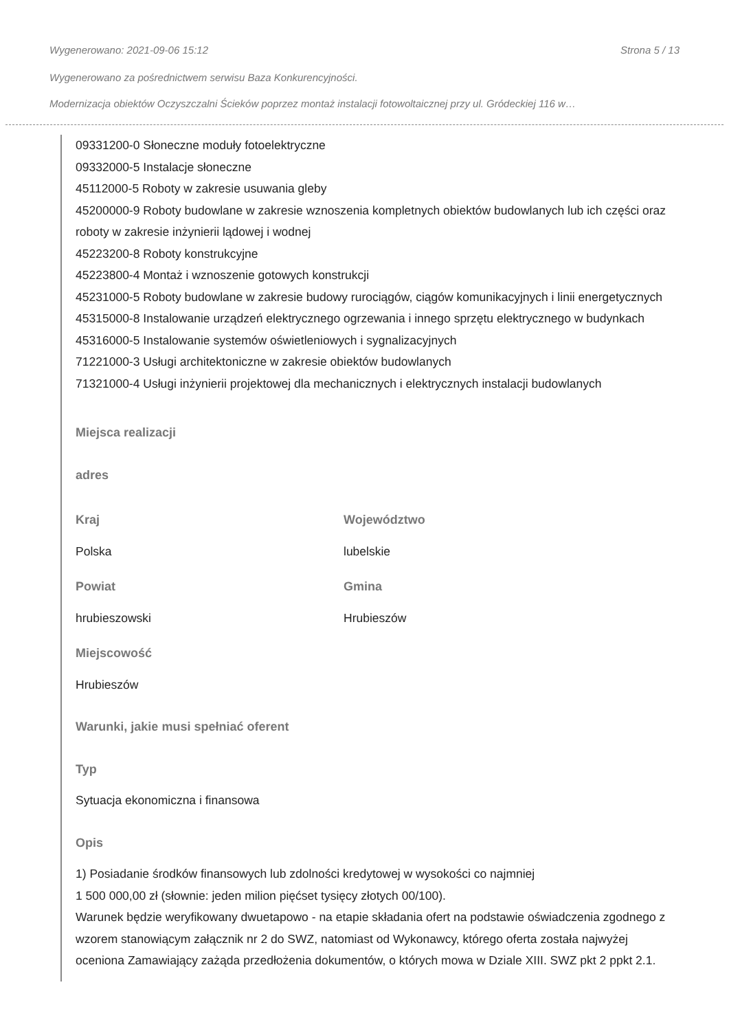Wygenerowano: 2021-09-06 15:12 Strona 5 / 13
Wygenerowano za pośrednictwem serwisu Baza Konkurencyjności.
Modernizacja obiektów Oczyszczalni Ścieków poprzez montaż instalacji fotowoltaicznej przy ul. Gródeckiej 116 w…
09331200-0 Słoneczne moduły fotoelektryczne
09332000-5 Instalacje słoneczne
45112000-5 Roboty w zakresie usuwania gleby
45200000-9 Roboty budowlane w zakresie wznoszenia kompletnych obiektów budowlanych lub ich części oraz roboty w zakresie inżynierii lądowej i wodnej
45223200-8 Roboty konstrukcyjne
45223800-4 Montaż i wznoszenie gotowych konstrukcji
45231000-5 Roboty budowlane w zakresie budowy rurociągów, ciągów komunikacyjnych i linii energetycznych
45315000-8 Instalowanie urządzeń elektrycznego ogrzewania i innego sprzętu elektrycznego w budynkach
45316000-5 Instalowanie systemów oświetleniowych i sygnalizacyjnych
71221000-3 Usługi architektoniczne w zakresie obiektów budowlanych
71321000-4 Usługi inżynierii projektowej dla mechanicznych i elektrycznych instalacji budowlanych
Miejsca realizacji
adres
Kraj
Polska
Województwo
lubelskie
Powiat
hrubieszowski
Gmina
Hrubieszów
Miejscowość
Hrubieszów
Warunki, jakie musi spełniać oferent
Typ
Sytuacja ekonomiczna i finansowa
Opis
1) Posiadanie środków finansowych lub zdolności kredytowej w wysokości co najmniej
1 500 000,00 zł (słownie: jeden milion pięćset tysięcy złotych 00/100).
Warunek będzie weryfikowany dwuetapowo - na etapie składania ofert na podstawie oświadczenia zgodnego z wzorem stanowiącym załącznik nr 2 do SWZ, natomiast od Wykonawcy, którego oferta została najwyżej oceniona Zamawiający zażąda przedłożenia dokumentów, o których mowa w Dziale XIII. SWZ pkt 2 ppkt 2.1.